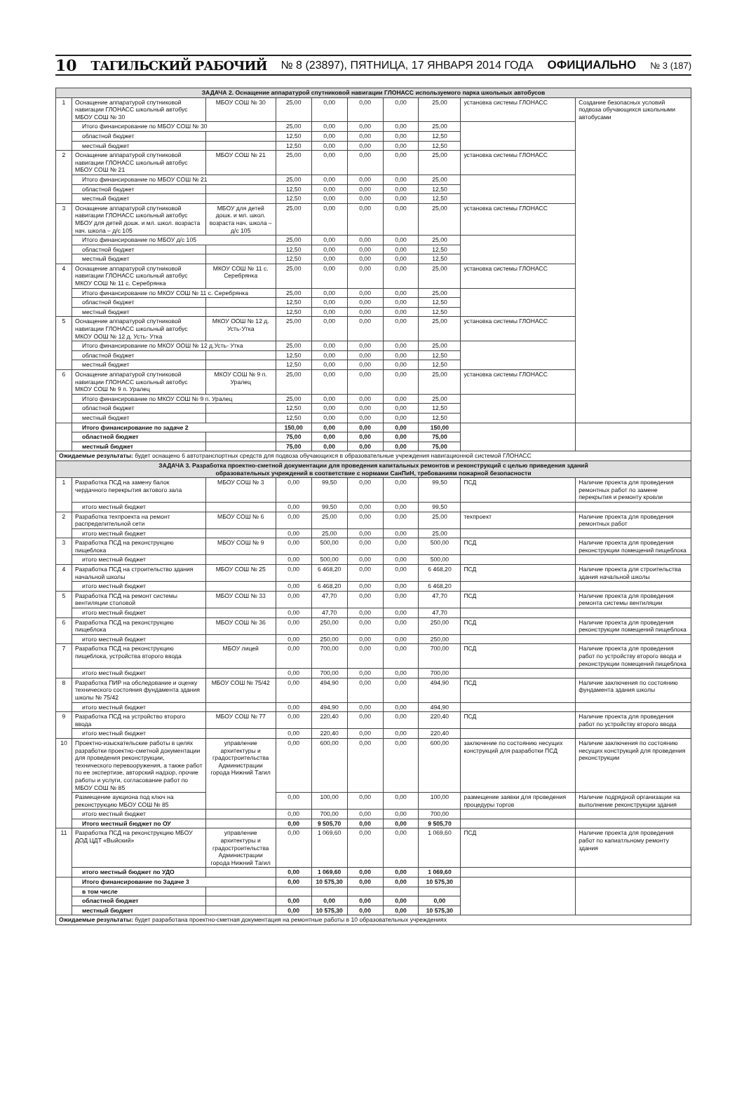10 ТАГИЛЬСКИЙ РАБОЧИЙ № 8 (23897), ПЯТНИЦА, 17 ЯНВАРЯ 2014 ГОДА ОФИЦИАЛЬНО № 3 (187)
| ЗАДАЧА 2. Оснащение аппаратурой спутниковой навигации ГЛОНАСС используемого парка школьных автобусов | | | | | | | | | |
| --- | --- | --- | --- | --- | --- | --- | --- | --- | --- |
| 1 | Оснащение аппаратурой спутниковой навигации ГЛОНАСС школьный автобус МБОУ СОШ № 30 | МБОУ СОШ № 30 | 25,00 | 0,00 | 0,00 | 0,00 | 25,00 | установка системы ГЛОНАСС | Создание безопасных условий подвоза обучающихся школьными автобусами |
| | Итого финансирование по МБОУ СОШ № 30 | | 25,00 | 0,00 | 0,00 | 0,00 | 25,00 | | |
| | областной бюджет | | 12,50 | 0,00 | 0,00 | 0,00 | 12,50 | | |
| | местный бюджет | | 12,50 | 0,00 | 0,00 | 0,00 | 12,50 | | |
| 2 | Оснащение аппаратурой спутниковой навигации ГЛОНАСС школьный автобус МБОУ СОШ № 21 | МБОУ СОШ № 21 | 25,00 | 0,00 | 0,00 | 0,00 | 25,00 | установка системы ГЛОНАСС | |
| | Итого финансирование по МБОУ СОШ № 21 | | 25,00 | 0,00 | 0,00 | 0,00 | 25,00 | | |
| | областной бюджет | | 12,50 | 0,00 | 0,00 | 0,00 | 12,50 | | |
| | местный бюджет | | 12,50 | 0,00 | 0,00 | 0,00 | 12,50 | | |
| 3 | Оснащение аппаратурой спутниковой навигации ГЛОНАСС школьный автобус МБОУ для детей дошк. и мл. школ. возраста нач. школа – д/с 105 | МБОУ для детей дошк. и мл. школ. возраста нач. школа – д/с 105 | 25,00 | 0,00 | 0,00 | 0,00 | 25,00 | установка системы ГЛОНАСС | |
| | Итого финансирование по МБОУ д/с 105 | | 25,00 | 0,00 | 0,00 | 0,00 | 25,00 | | |
| | областной бюджет | | 12,50 | 0,00 | 0,00 | 0,00 | 12,50 | | |
| | местный бюджет | | 12,50 | 0,00 | 0,00 | 0,00 | 12,50 | | |
| 4 | Оснащение аппаратурой спутниковой навигации ГЛОНАСС школьный автобус МКОУ СОШ № 11 с. Серебрянка | МКОУ СОШ № 11 с. Серебрянка | 25,00 | 0,00 | 0,00 | 0,00 | 25,00 | установка системы ГЛОНАСС | |
| | Итого финансирование по МКОУ СОШ № 11 с. Серебрянка | | 25,00 | 0,00 | 0,00 | 0,00 | 25,00 | | |
| | областной бюджет | | 12,50 | 0,00 | 0,00 | 0,00 | 12,50 | | |
| | местный бюджет | | 12,50 | 0,00 | 0,00 | 0,00 | 12,50 | | |
| 5 | Оснащение аппаратурой спутниковой навигации ГЛОНАСС школьный автобус МКОУ ООШ № 12 д. Усть- Утка | МКОУ ООШ № 12 д. Усть-Утка | 25,00 | 0,00 | 0,00 | 0,00 | 25,00 | установка системы ГЛОНАСС | |
| | Итого финансирование по МКОУ ООШ № 12 д.Усть- Утка | | 25,00 | 0,00 | 0,00 | 0,00 | 25,00 | | |
| | областной бюджет | | 12,50 | 0,00 | 0,00 | 0,00 | 12,50 | | |
| | местный бюджет | | 12,50 | 0,00 | 0,00 | 0,00 | 12,50 | | |
| 6 | Оснащение аппаратурой спутниковой навигации ГЛОНАСС школьный автобус МКОУ СОШ № 9 п. Уралец | МКОУ СОШ № 9 п. Уралец | 25,00 | 0,00 | 0,00 | 0,00 | 25,00 | установка системы ГЛОНАСС | |
| | Итого финансирование по МКОУ СОШ № 9 п. Уралец | | 25,00 | 0,00 | 0,00 | 0,00 | 25,00 | | |
| | областной бюджет | | 12,50 | 0,00 | 0,00 | 0,00 | 12,50 | | |
| | местный бюджет | | 12,50 | 0,00 | 0,00 | 0,00 | 12,50 | | |
| | Итого финансирование по задаче 2 | | 150,00 | 0,00 | 0,00 | 0,00 | 150,00 | | |
| | областной бюджет | | 75,00 | 0,00 | 0,00 | 0,00 | 75,00 | | |
| | местный бюджет | | 75,00 | 0,00 | 0,00 | 0,00 | 75,00 | | |
| Ожидаемые результаты: будет оснащено 6 автотранспортных средств для подвоза обучающихся в образовательные учреждения навигационной системой ГЛОНАСС | | | | | | | | | |
| ЗАДАЧА 3. Разработка проектно-сметной документации для проведения капитальных ремонтов и реконструкций с целью приведения зданий образовательных учреждений в соответствие с нормами СанПиН, требованиям пожарной безопасности | | | | | | | | | |
| 1 | Разработка ПСД на замену балок чердачного перекрытия актового зала | МБОУ СОШ № 3 | 0,00 | 99,50 | 0,00 | 0,00 | 99,50 | ПСД | Наличие проекта для проведения ремонтных работ по замене перекрытия и ремонту кровли |
| | итого местный бюджет | | 0,00 | 99,50 | 0,00 | 0,00 | 99,50 | | |
| 2 | Разработка техпроекта на ремонт распределительной сети | МБОУ СОШ № 6 | 0,00 | 25,00 | 0,00 | 0,00 | 25,00 | техпроект | Наличие проекта для проведения ремонтных работ |
| | итого местный бюджет | | 0,00 | 25,00 | 0,00 | 0,00 | 25,00 | | |
| 3 | Разработка ПСД на реконструкцию пищеблока | МБОУ СОШ № 9 | 0,00 | 500,00 | 0,00 | 0,00 | 500,00 | ПСД | Наличие проекта для проведения реконструкции помещений пищеблока |
| | итого местный бюджет | | 0,00 | 500,00 | 0,00 | 0,00 | 500,00 | | |
| 4 | Разработка ПСД на строительство здания начальной школы | МБОУ СОШ № 25 | 0,00 | 6 468,20 | 0,00 | 0,00 | 6 468,20 | ПСД | Наличие проекта для строительства здания начальной школы |
| | итого местный бюджет | | 0,00 | 6 468,20 | 0,00 | 0,00 | 6 468,20 | | |
| 5 | Разработка ПСД на ремонт системы вентиляции столовой | МБОУ СОШ № 33 | 0,00 | 47,70 | 0,00 | 0,00 | 47,70 | ПСД | Наличие проекта для проведения ремонта системы вентиляции |
| | итого местный бюджет | | 0,00 | 47,70 | 0,00 | 0,00 | 47,70 | | |
| 6 | Разработка ПСД на реконструкцию пищеблока | МБОУ СОШ № 36 | 0,00 | 250,00 | 0,00 | 0,00 | 250,00 | ПСД | Наличие проекта для проведения реконструкции помещений пищеблока |
| | итого местный бюджет | | 0,00 | 250,00 | 0,00 | 0,00 | 250,00 | | |
| 7 | Разработка ПСД на реконструкцию пищеблока, устройства второго ввода | МБОУ лицей | 0,00 | 700,00 | 0,00 | 0,00 | 700,00 | ПСД | Наличие проекта для проведения работ по устройству второго ввода и реконструкции помещений пищеблока |
| | итого местный бюджет | | 0,00 | 700,00 | 0,00 | 0,00 | 700,00 | | |
| 8 | Разработка ПИР на обследование и оценку технического состояния фундамента здания школы № 75/42 | МБОУ СОШ № 75/42 | 0,00 | 494,90 | 0,00 | 0,00 | 494,90 | ПСД | Наличие заключения по состоянию фундамента здания школы |
| | итого местный бюджет | | 0,00 | 494,90 | 0,00 | 0,00 | 494,90 | | |
| 9 | Разработка ПСД на устройство второго ввода | МБОУ СОШ № 77 | 0,00 | 220,40 | 0,00 | 0,00 | 220,40 | ПСД | Наличие проекта для проведения работ по устройству второго ввода |
| | итого местный бюджет | | 0,00 | 220,40 | 0,00 | 0,00 | 220,40 | | |
| 10 | Проектно-изыскательские работы в целях разработки проектно-сметной документации для проведения реконструкции, технического перевооружения, а также работ по ее экспертизе, авторский надзор, прочие работы и услуги, согласование работ по МБОУ СОШ № 85 | управление архитектуры и градостроительства Администрации города Нижний Тагил | 0,00 | 600,00 | 0,00 | 0,00 | 600,00 | заключение по состоянию несущих конструкций для разработки ПСД | Наличие заключения по состоянию несущих конструкций для проведения реконструкции |
| | Размещение аукциона под ключ на реконструкцию МБОУ СОШ № 85 | | 0,00 | 100,00 | 0,00 | 0,00 | 100,00 | размещение заявки для проведения процедуры торгов | Наличие подрядной организации на выполнение реконструкции здания |
| | итого местный бюджет | | 0,00 | 700,00 | 0,00 | 0,00 | 700,00 | | |
| | Итого местный бюджет по ОУ | | 0,00 | 9 505,70 | 0,00 | 0,00 | 9 505,70 | | |
| 11 | Разработка ПСД на реконструкцию МБОУ ДОД ЦДТ «Выйский» | управление архитектуры и градостроительства Администрации города Нижний Тагил | 0,00 | 1 069,60 | 0,00 | 0,00 | 1 069,60 | ПСД | Наличие проекта для проведения работ по капиатльному ремонту здания |
| | итого местный бюджет по УДО | | 0,00 | 1 069,60 | 0,00 | 0,00 | 1 069,60 | | |
| | Итого финансирование по Задаче 3 | | 0,00 | 10 575,30 | 0,00 | 0,00 | 10 575,30 | | |
| | в том числе | | | | | | | | |
| | областной бюджет | | 0,00 | 0,00 | 0,00 | 0,00 | 0,00 | | |
| | местный бюджет | | 0,00 | 10 575,30 | 0,00 | 0,00 | 10 575,30 | | |
| Ожидаемые результаты: будет разработана проектно-сметная документация на ремонтные работы в 10 образовательных учреждениях | | | | | | | | | |